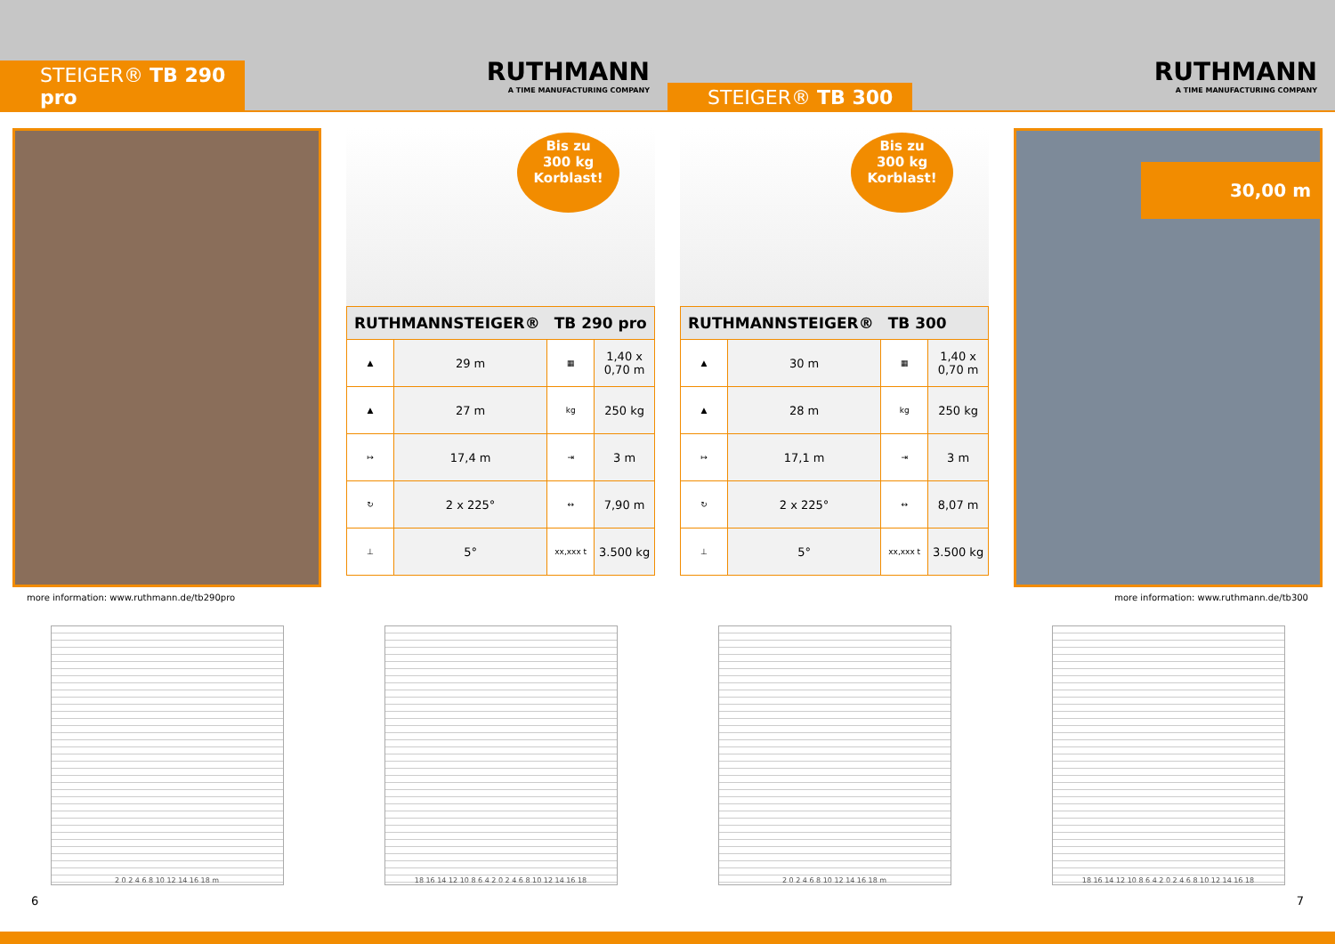STEIGER® TB 290 pro
RUTHMANN
A TIME MANUFACTURING COMPANY
STEIGER® TB 300
RUTHMANN
A TIME MANUFACTURING COMPANY
more information: www.ruthmann.de/tb290pro
Bis zu
300 kg
Korblast!
| RUTHMANNSTEIGER® | | TB 290 pro | |
| --- | --- | --- | --- |
| ▲ | 29 m | ▦ | 1,40 x 0,70 m |
| ▲ | 27 m | kg | 250 kg |
| ↦ | 17,4 m | ⇥ | 3 m |
| ↻ | 2 x 225° | ↔ | 7,90 m |
| ⊥ | 5° | xx,xxx t | 3.500 kg |
Bis zu
300 kg
Korblast!
| RUTHMANNSTEIGER® | | TB 300 | |
| --- | --- | --- | --- |
| ▲ | 30 m | ▦ | 1,40 x 0,70 m |
| ▲ | 28 m | kg | 250 kg |
| ↦ | 17,1 m | ⇥ | 3 m |
| ↻ | 2 x 225° | ↔ | 8,07 m |
| ⊥ | 5° | xx,xxx t | 3.500 kg |
30,00 m
more information: www.ruthmann.de/tb300
2 0 2 4 6 8 10 12 14 16 18 m 18 16 14 12 10 8 6 4 2 0 2 4 6 8 10 12 14 16 18 2 0 2 4 6 8 10 12 14 16 18 m 18 16 14 12 10 8 6 4 2 0 2 4 6 8 10 12 14 16 18
6 7